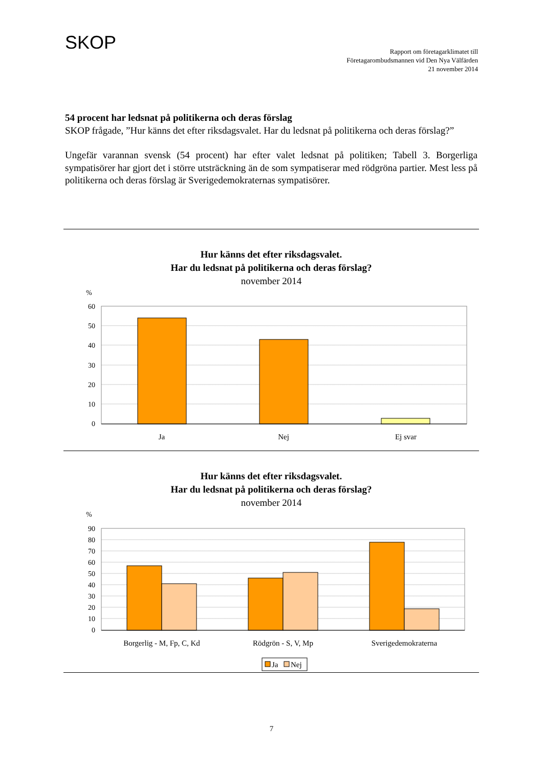SKOP
Rapport om företagarklimatet till
Företagarombudsmannen vid Den Nya Välfärden
21 november 2014
54 procent har ledsnat på politikerna och deras förslag
SKOP frågade, ”Hur känns det efter riksdagsvalet. Har du ledsnat på politikerna och deras förslag?”
Ungefär varannan svensk (54 procent) har efter valet ledsnat på politiken; Tabell 3. Borgerliga sympatisörer har gjort det i större utsträckning än de som sympatiserar med rödgröna partier. Mest less på politikerna och deras förslag är Sverigedemokraternas sympatisörer.
Hur känns det efter riksdagsvalet.
Har du ledsnat på politikerna och deras förslag?
november 2014
%
60
50
40
30
20
10
0
Ja
Nej
Ej svar
Hur känns det efter riksdagsvalet.
Har du ledsnat på politikerna och deras förslag?
november 2014
%
90
80
70
60
50
40
30
20
10
0
Borgerlig - M, Fp, C, Kd
Rödgrön - S, V, Mp
Sverigedemokraterna
Ja
Nej
7